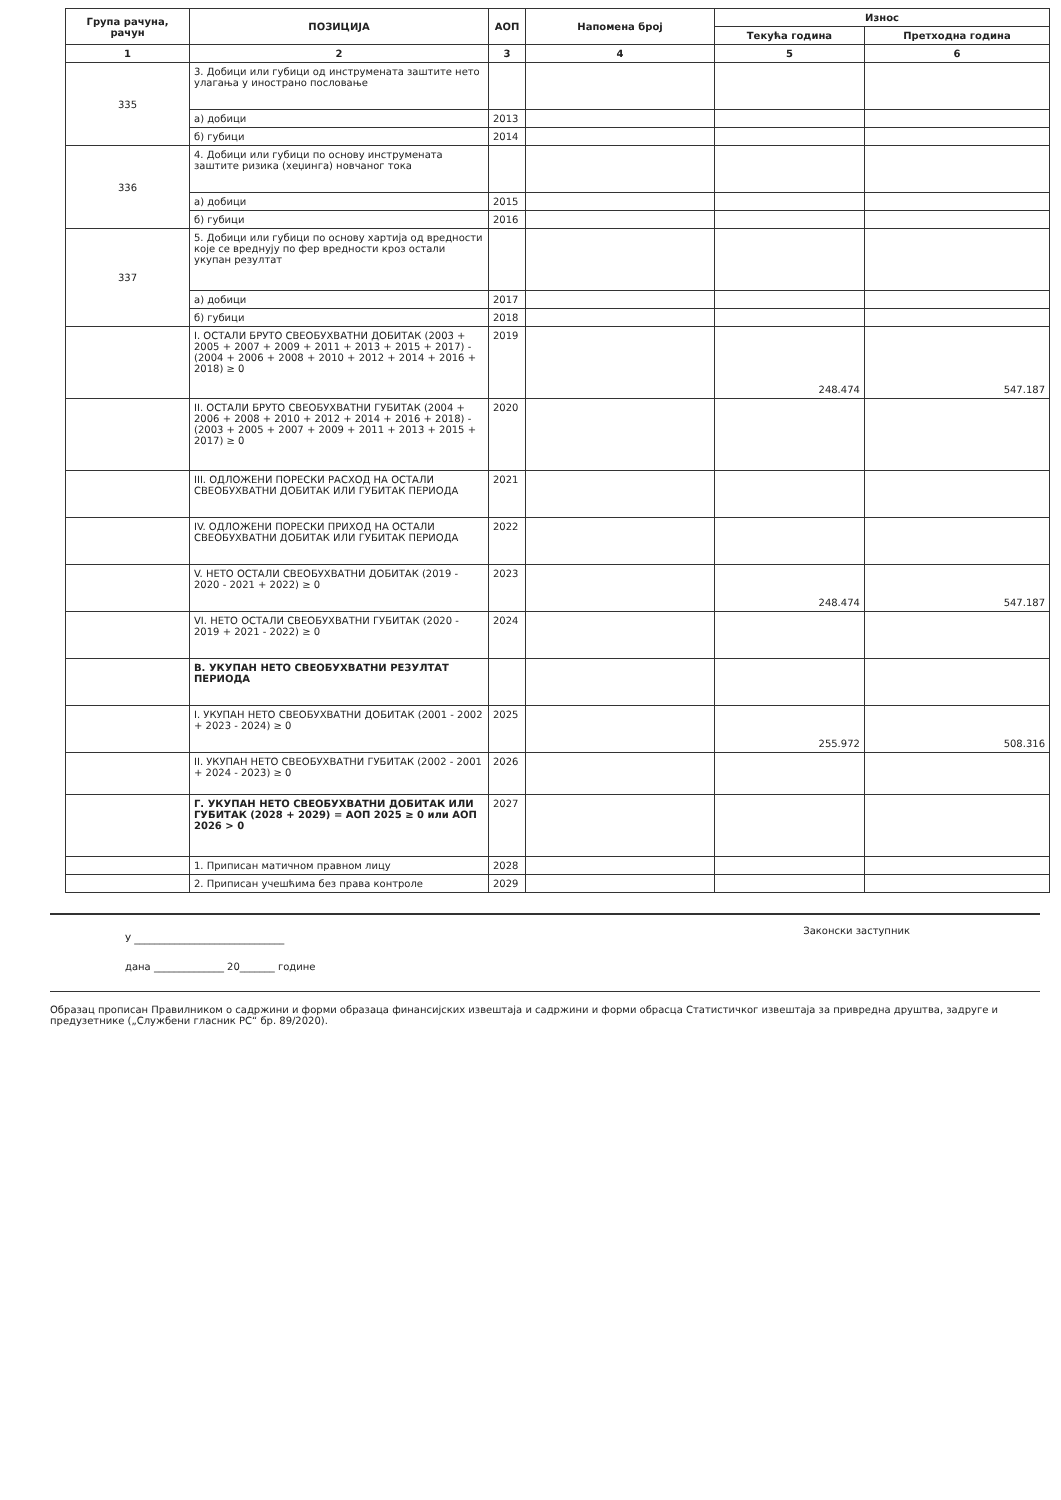| Група рачуна, рачун | ПОЗИЦИЈА | АОП | Напомена број | Износ | |
| --- | --- | --- | --- | --- | --- |
| | | | | Текућа година | Претходна година |
| 1 | 2 | 3 | 4 | 5 | 6 |
| 335 | 3. Добици или губици од инструмената заштите нето улагања у инострано пословање | | | | |
| | а) добици | 2013 | | | |
| | б) губици | 2014 | | | |
| 336 | 4. Добици или губици по основу инструмената заштите ризика (хеџинга) новчаног тока | | | | |
| | а) добици | 2015 | | | |
| | б) губици | 2016 | | | |
| 337 | 5. Добици или губици по основу хартија од вредности које се вреднују по фер вредности кроз остали укупан резултат | | | | |
| | а) добици | 2017 | | | |
| | б) губици | 2018 | | | |
| | I. ОСТАЛИ БРУТО СВЕОБУХВАТНИ ДОБИТАК (2003 + 2005 + 2007 + 2009 + 2011 + 2013 + 2015 + 2017) - (2004 + 2006 + 2008 + 2010 + 2012 + 2014 + 2016 + 2018) ≥ 0 | 2019 | | 248.474 | 547.187 |
| | II. ОСТАЛИ БРУТО СВЕОБУХВАТНИ ГУБИТАК (2004 + 2006 + 2008 + 2010 + 2012 + 2014 + 2016 + 2018) - (2003 + 2005 + 2007 + 2009 + 2011 + 2013 + 2015 + 2017) ≥ 0 | 2020 | | | |
| | III. ОДЛОЖЕНИ ПОРЕСКИ РАСХОД НА ОСТАЛИ СВЕОБУХВАТНИ ДОБИТАК ИЛИ ГУБИТАК ПЕРИОДА | 2021 | | | |
| | IV. ОДЛОЖЕНИ ПОРЕСКИ ПРИХОД НА ОСТАЛИ СВЕОБУХВАТНИ ДОБИТАК ИЛИ ГУБИТАК ПЕРИОДА | 2022 | | | |
| | V. НЕТО ОСТАЛИ СВЕОБУХВАТНИ ДОБИТАК (2019 - 2020 - 2021 + 2022) ≥ 0 | 2023 | | 248.474 | 547.187 |
| | VI. НЕТО ОСТАЛИ СВЕОБУХВАТНИ ГУБИТАК (2020 - 2019 + 2021 - 2022) ≥ 0 | 2024 | | | |
| | В. УКУПАН НЕТО СВЕОБУХВАТНИ РЕЗУЛТАТ ПЕРИОДА | | | | |
| | I. УКУПАН НЕТО СВЕОБУХВАТНИ ДОБИТАК (2001 - 2002 + 2023 - 2024) ≥ 0 | 2025 | | 255.972 | 508.316 |
| | II. УКУПАН НЕТО СВЕОБУХВАТНИ ГУБИТАК (2002 - 2001 + 2024 - 2023) ≥ 0 | 2026 | | | |
| | Г. УКУПАН НЕТО СВЕОБУХВАТНИ ДОБИТАК ИЛИ ГУБИТАК (2028 + 2029) = АОП 2025 ≥ 0 или АОП 2026 > 0 | 2027 | | | |
| | 1. Приписан матичном правном лицу | 2028 | | | |
| | 2. Приписан учешћима без права контроле | 2029 | | | |
У ______________________________
дана ______________ 20_______ године
Законски заступник
Образац прописан Правилником о садржини и форми образаца финансијских извештаја и садржини и форми обрасца Статистичког извештаја за привредна друштва, задруге и предузетнике („Службени гласник РС“ бр. 89/2020).